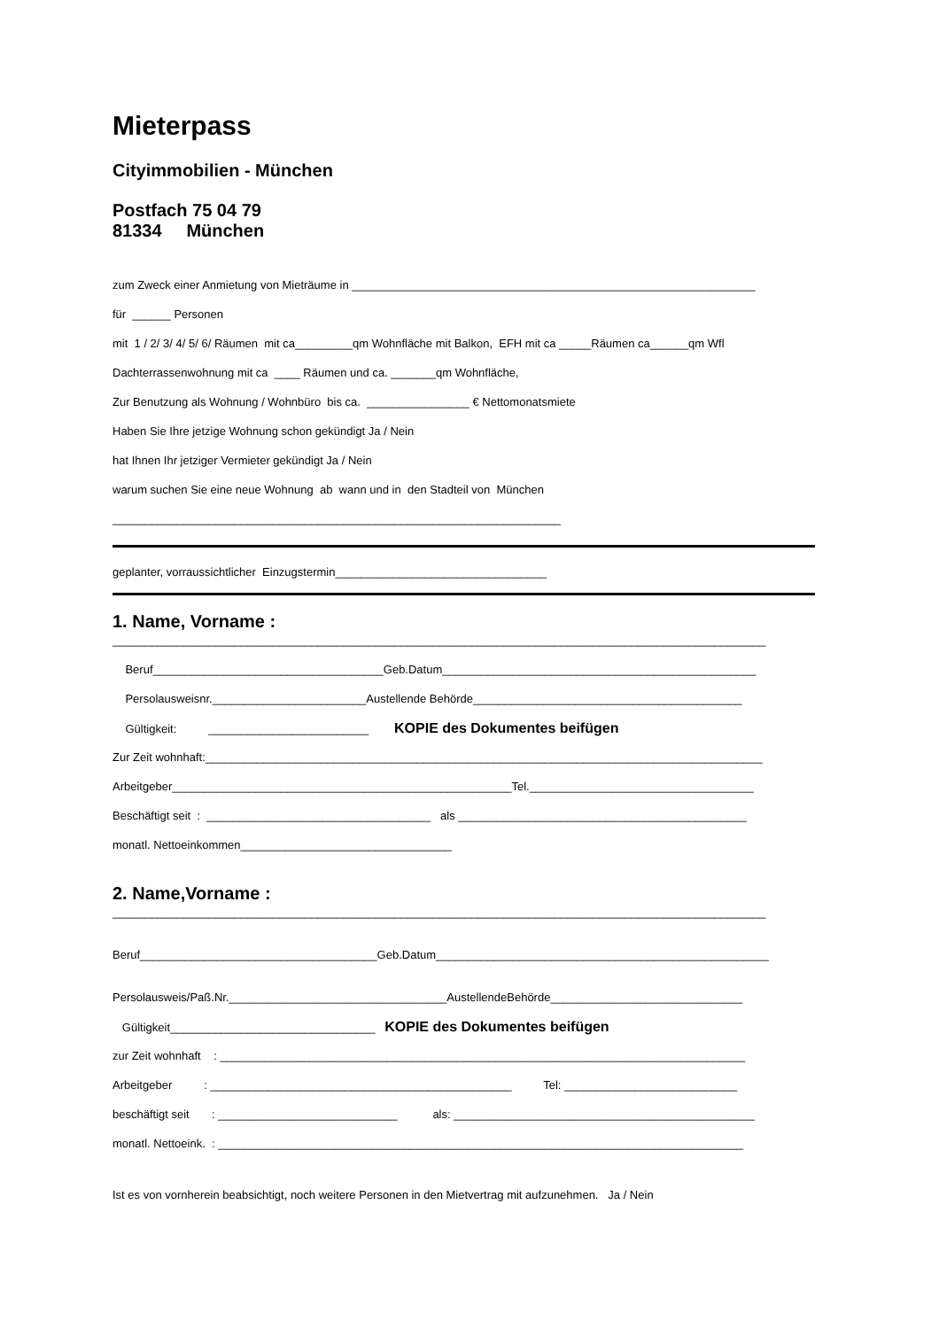Mieterpass
Cityimmobilien - München
Postfach 75 04 79
81334 München
zum Zweck einer Anmietung von Mieträume in _______________________________________________________________
für ______ Personen
mit 1 / 2/ 3/ 4/ 5/ 6/ Räumen mit ca_________qm Wohnfläche mit Balkon, EFH mit ca _____Räumen ca______qm Wfl
Dachterrassenwohnung mit ca ____ Räumen und ca. _______qm Wohnfläche,
Zur Benutzung als Wohnung / Wohnbüro bis ca. ________________ € Nettomonatsmiete
Haben Sie Ihre jetzige Wohnung schon gekündigt Ja / Nein
hat Ihnen Ihr jetziger Vermieter gekündigt Ja / Nein
warum suchen Sie eine neue Wohnung ab wann und in den Stadteil von München
______________________________________________________________________
geplanter, vorraussichtlicher Einzugstermin_________________________________
1. Name, Vorname :
______________________________________________________________________________________________________
Beruf____________________________________Geb.Datum_________________________________________________
Persolausweisnr.________________________Austellende Behörde__________________________________________
Gültigkeit: _________________________ KOPIE des Dokumentes beifügen
Zur Zeit wohnhaft:_______________________________________________________________________________________
Arbeitgeber_____________________________________________________Tel.___________________________________
Beschäftigt seit : ___________________________________ als _____________________________________________
monatl. Nettoeinkommen_________________________________
2. Name,Vorname :
______________________________________________________________________________________________________
Beruf_____________________________________Geb.Datum____________________________________________________
Persolausweis/Paß.Nr.__________________________________AustellendeBehörde______________________________
Gültigkeit________________________________ KOPIE des Dokumentes beifügen
zur Zeit wohnhaft : __________________________________________________________________________________
Arbeitgeber : _______________________________________________ Tel: ___________________________
beschäftigt seit : ____________________________ als: _______________________________________________
monatl. Nettoeink. : __________________________________________________________________________________
Ist es von vornherein beabsichtigt, noch weitere Personen in den Mietvertrag mit aufzunehmen. Ja / Nein